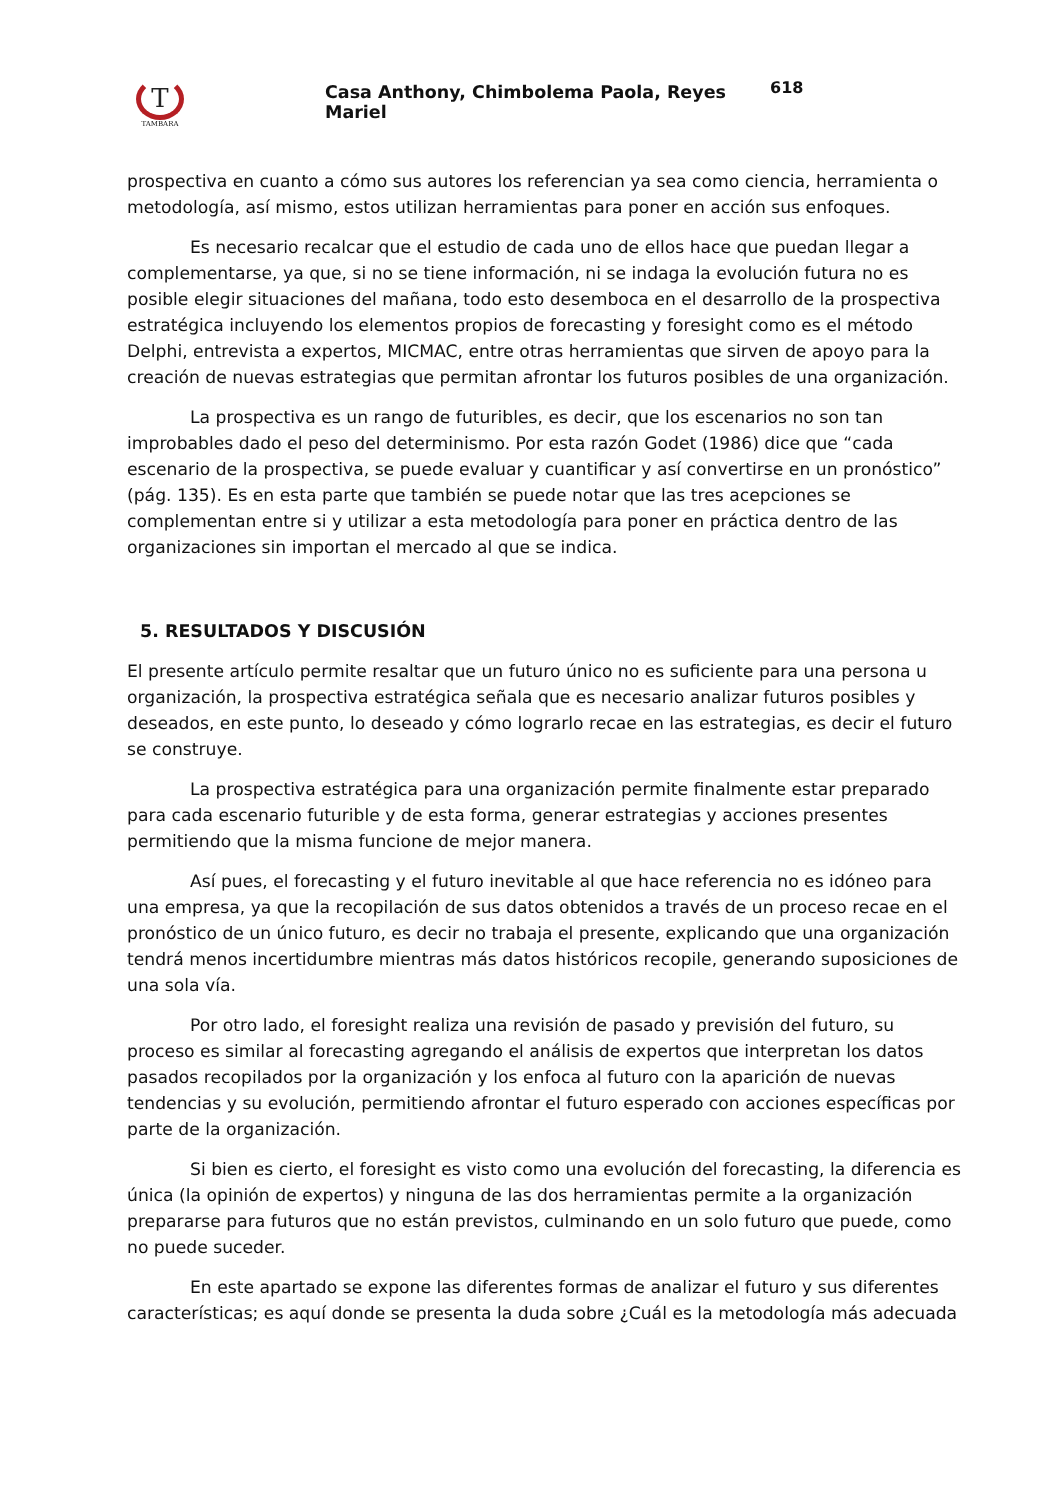T
TAMBARA
Casa Anthony, Chimbolema Paola, Reyes Mariel
618
prospectiva en cuanto a cómo sus autores los referencian ya sea como ciencia, herramienta o metodología, así mismo, estos utilizan herramientas para poner en acción sus enfoques.
Es necesario recalcar que el estudio de cada uno de ellos hace que puedan llegar a complementarse, ya que, si no se tiene información, ni se indaga la evolución futura no es posible elegir situaciones del mañana, todo esto desemboca en el desarrollo de la prospectiva estratégica incluyendo los elementos propios de forecasting y foresight como es el método Delphi, entrevista a expertos, MICMAC, entre otras herramientas que sirven de apoyo para la creación de nuevas estrategias que permitan afrontar los futuros posibles de una organización.
La prospectiva es un rango de futuribles, es decir, que los escenarios no son tan improbables dado el peso del determinismo. Por esta razón Godet (1986) dice que “cada escenario de la prospectiva, se puede evaluar y cuantificar y así convertirse en un pronóstico” (pág. 135). Es en esta parte que también se puede notar que las tres acepciones se complementan entre si y utilizar a esta metodología para poner en práctica dentro de las organizaciones sin importan el mercado al que se indica.
5. RESULTADOS Y DISCUSIÓN
El presente artículo permite resaltar que un futuro único no es suficiente para una persona u organización, la prospectiva estratégica señala que es necesario analizar futuros posibles y deseados, en este punto, lo deseado y cómo lograrlo recae en las estrategias, es decir el futuro se construye.
La prospectiva estratégica para una organización permite finalmente estar preparado para cada escenario futurible y de esta forma, generar estrategias y acciones presentes permitiendo que la misma funcione de mejor manera.
Así pues, el forecasting y el futuro inevitable al que hace referencia no es idóneo para una empresa, ya que la recopilación de sus datos obtenidos a través de un proceso recae en el pronóstico de un único futuro, es decir no trabaja el presente, explicando que una organización tendrá menos incertidumbre mientras más datos históricos recopile, generando suposiciones de una sola vía.
Por otro lado, el foresight realiza una revisión de pasado y previsión del futuro, su proceso es similar al forecasting agregando el análisis de expertos que interpretan los datos pasados recopilados por la organización y los enfoca al futuro con la aparición de nuevas tendencias y su evolución, permitiendo afrontar el futuro esperado con acciones específicas por parte de la organización.
Si bien es cierto, el foresight es visto como una evolución del forecasting, la diferencia es única (la opinión de expertos) y ninguna de las dos herramientas permite a la organización prepararse para futuros que no están previstos, culminando en un solo futuro que puede, como no puede suceder.
En este apartado se expone las diferentes formas de analizar el futuro y sus diferentes características; es aquí donde se presenta la duda sobre ¿Cuál es la metodología más adecuada